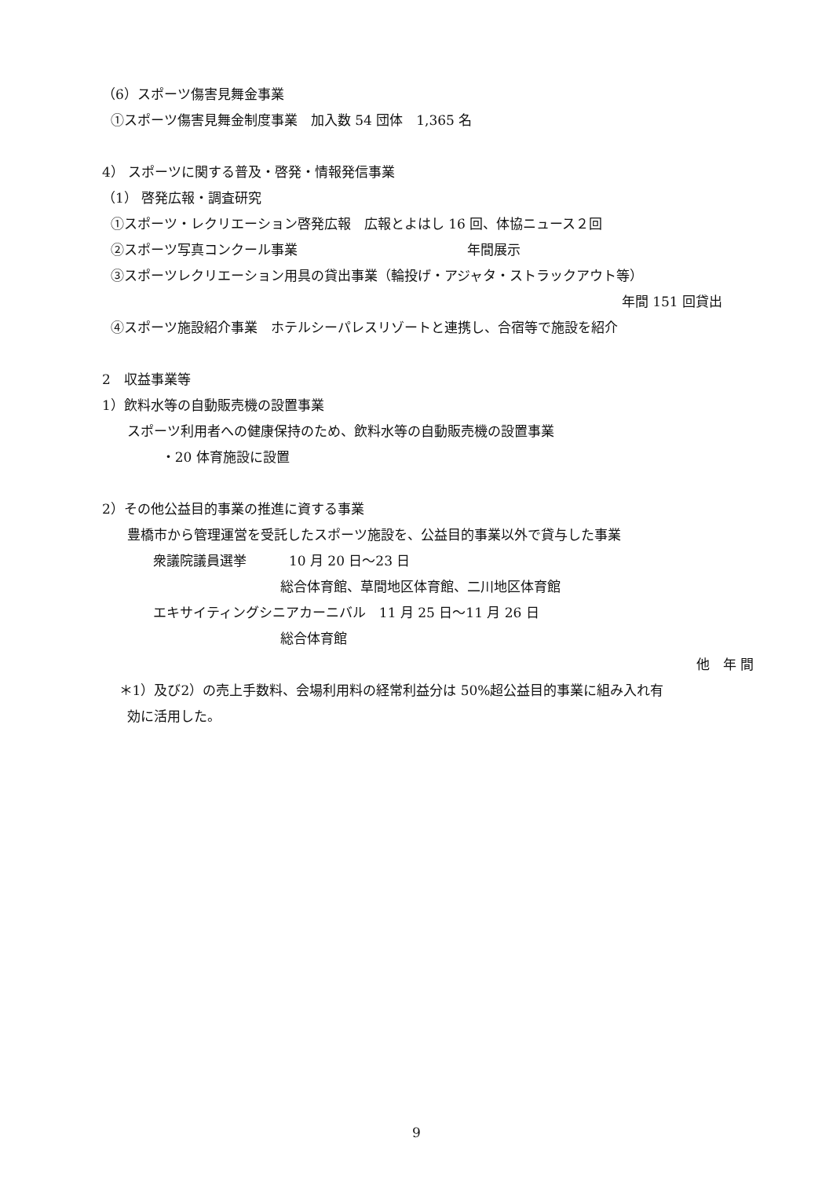（6）スポーツ傷害見舞金事業
①スポーツ傷害見舞金制度事業　加入数 54 団体　1,365 名
4） スポーツに関する普及・啓発・情報発信事業
（1） 啓発広報・調査研究
①スポーツ・レクリエーション啓発広報　広報とよはし 16 回、体協ニュース２回
②スポーツ写真コンクール事業 年間展示
③スポーツレクリエーション用具の貸出事業（輪投げ・アジャタ・ストラックアウト等）
年間 151 回貸出
④スポーツ施設紹介事業　ホテルシーパレスリゾートと連携し、合宿等で施設を紹介
2　収益事業等
1）飲料水等の自動販売機の設置事業
スポーツ利用者への健康保持のため、飲料水等の自動販売機の設置事業
・20 体育施設に設置
2）その他公益目的事業の推進に資する事業
豊橋市から管理運営を受託したスポーツ施設を、公益目的事業以外で貸与した事業
衆議院議員選挙 10 月 20 日～23 日
総合体育館、草間地区体育館、二川地区体育館
エキサイティングシニアカーニバル　11 月 25 日～11 月 26 日
総合体育館
他　年 間
＊1）及び2）の売上手数料、会場利用料の経常利益分は 50%超公益目的事業に組み入れ有
効に活用した。
9